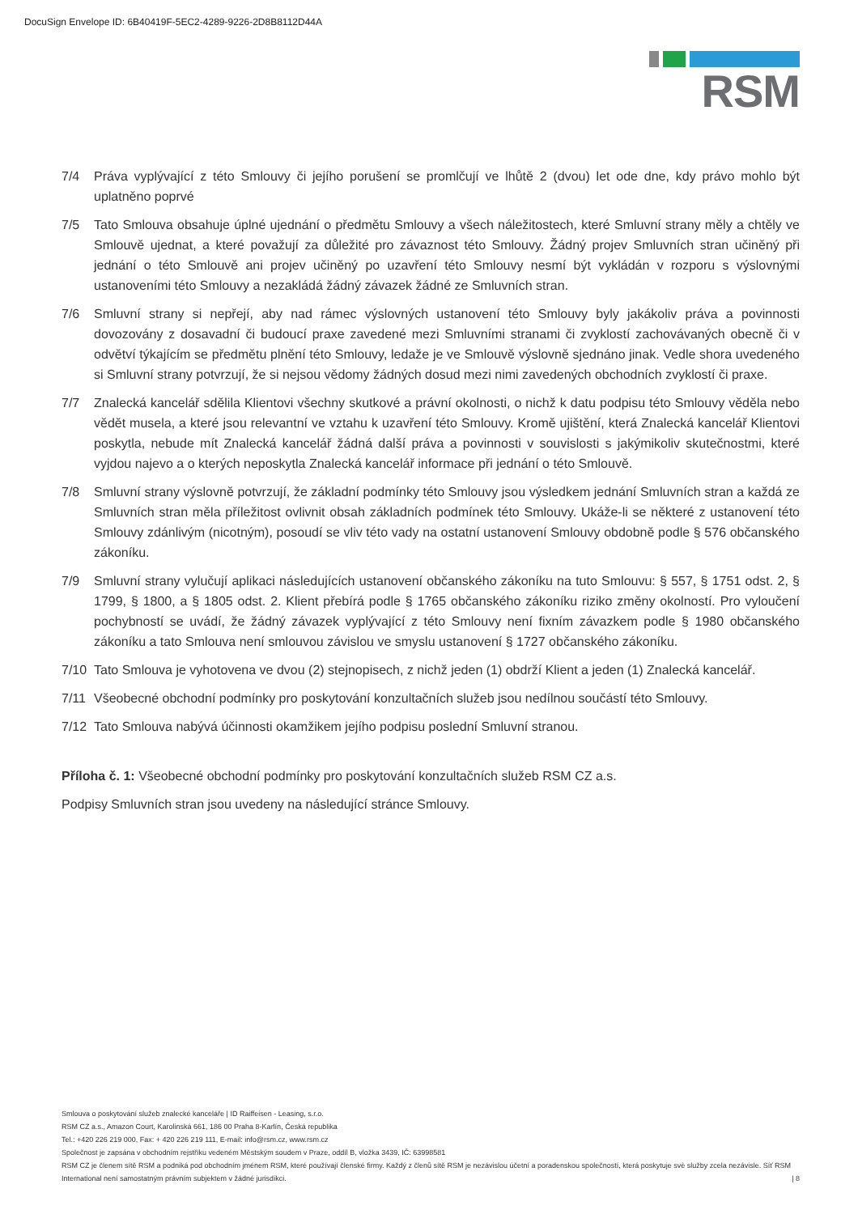DocuSign Envelope ID: 6B40419F-5EC2-4289-9226-2D8B8112D44A
RSM
7/4 Práva vyplývající z této Smlouvy či jejího porušení se promlčují ve lhůtě 2 (dvou) let ode dne, kdy právo mohlo být uplatněno poprvé
7/5 Tato Smlouva obsahuje úplné ujednání o předmětu Smlouvy a všech náležitostech, které Smluvní strany měly a chtěly ve Smlouvě ujednat, a které považují za důležité pro závaznost této Smlouvy. Žádný projev Smluvních stran učiněný při jednání o této Smlouvě ani projev učiněný po uzavření této Smlouvy nesmí být vykládán v rozporu s výslovnými ustanoveními této Smlouvy a nezakládá žádný závazek žádné ze Smluvních stran.
7/6 Smluvní strany si nepřejí, aby nad rámec výslovných ustanovení této Smlouvy byly jakákoliv práva a povinnosti dovozovány z dosavadní či budoucí praxe zavedené mezi Smluvními stranami či zvyklostí zachovávaných obecně či v odvětví týkajícím se předmětu plnění této Smlouvy, ledaže je ve Smlouvě výslovně sjednáno jinak. Vedle shora uvedeného si Smluvní strany potvrzují, že si nejsou vědomy žádných dosud mezi nimi zavedených obchodních zvyklostí či praxe.
7/7 Znalecká kancelář sdělila Klientovi všechny skutkové a právní okolnosti, o nichž k datu podpisu této Smlouvy věděla nebo vědět musela, a které jsou relevantní ve vztahu k uzavření této Smlouvy. Kromě ujištění, která Znalecká kancelář Klientovi poskytla, nebude mít Znalecká kancelář žádná další práva a povinnosti v souvislosti s jakýmikoliv skutečnostmi, které vyjdou najevo a o kterých neposkytla Znalecká kancelář informace při jednání o této Smlouvě.
7/8 Smluvní strany výslovně potvrzují, že základní podmínky této Smlouvy jsou výsledkem jednání Smluvních stran a každá ze Smluvních stran měla příležitost ovlivnit obsah základních podmínek této Smlouvy. Ukáže-li se některé z ustanovení této Smlouvy zdánlivým (nicotným), posoudí se vliv této vady na ostatní ustanovení Smlouvy obdobně podle § 576 občanského zákoníku.
7/9 Smluvní strany vylučují aplikaci následujících ustanovení občanského zákoníku na tuto Smlouvu: § 557, § 1751 odst. 2, § 1799, § 1800, a § 1805 odst. 2. Klient přebírá podle § 1765 občanského zákoníku riziko změny okolností. Pro vyloučení pochybností se uvádí, že žádný závazek vyplývající z této Smlouvy není fixním závazkem podle § 1980 občanského zákoníku a tato Smlouva není smlouvou závislou ve smyslu ustanovení § 1727 občanského zákoníku.
7/10 Tato Smlouva je vyhotovena ve dvou (2) stejnopisech, z nichž jeden (1) obdrží Klient a jeden (1) Znalecká kancelář.
7/11 Všeobecné obchodní podmínky pro poskytování konzultačních služeb jsou nedílnou součástí této Smlouvy.
7/12 Tato Smlouva nabývá účinnosti okamžikem jejího podpisu poslední Smluvní stranou.
Příloha č. 1: Všeobecné obchodní podmínky pro poskytování konzultačních služeb RSM CZ a.s.
Podpisy Smluvních stran jsou uvedeny na následující stránce Smlouvy.
Smlouva o poskytování služeb znalecké kanceláře | ID Raiffeisen - Leasing, s.r.o.
RSM CZ a.s., Amazon Court, Karolinská 661, 186 00 Praha 8-Karlín, Česká republika
Tel.: +420 226 219 000, Fax: + 420 226 219 111, E-mail: info@rsm.cz, www.rsm.cz
Společnost je zapsána v obchodním rejstříku vedeném Městským soudem v Praze, oddíl B, vložka 3439, IČ: 63998581
RSM CZ je členem sítě RSM a podniká pod obchodním jménem RSM, které používají členské firmy. Každý z členů sítě RSM je nezávislou účetní a poradenskou společností, která poskytuje svè služby zcela nezávisle. Síť RSM International není samostatným právním subjektem v žádné jurisdikci. | 8